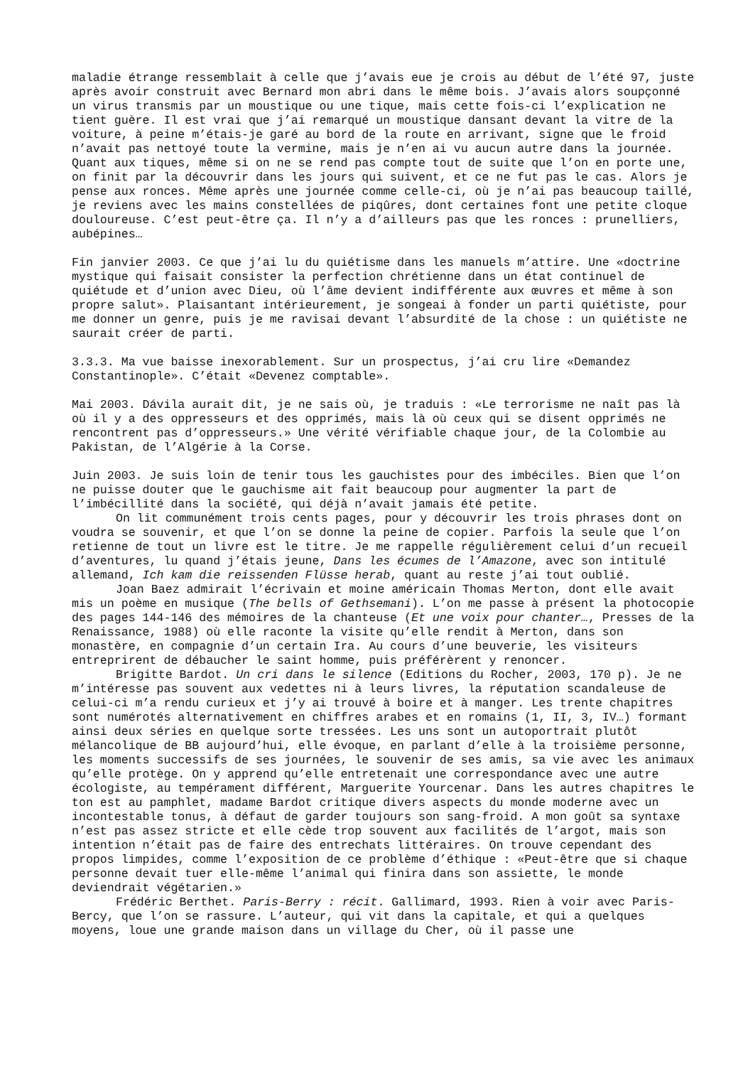maladie étrange ressemblait à celle que j’avais eue je crois au début de l’été 97, juste après avoir construit avec Bernard mon abri dans le même bois. J’avais alors soupçonné un virus transmis par un moustique ou une tique, mais cette fois-ci l’explication ne tient guère. Il est vrai que j’ai remarqué un moustique dansant devant la vitre de la voiture, à peine m’étais-je garé au bord de la route en arrivant, signe que le froid n’avait pas nettoyé toute la vermine, mais je n’en ai vu aucun autre dans la journée. Quant aux tiques, même si on ne se rend pas compte tout de suite que l’on en porte une, on finit par la découvrir dans les jours qui suivent, et ce ne fut pas le cas. Alors je pense aux ronces. Même après une journée comme celle-ci, où je n’ai pas beaucoup taillé, je reviens avec les mains constellées de piqûres, dont certaines font une petite cloque douloureuse. C’est peut-être ça. Il n’y a d’ailleurs pas que les ronces : prunelliers, aubépines…
Fin janvier 2003. Ce que j’ai lu du quiétisme dans les manuels m’attire. Une «doctrine mystique qui faisait consister la perfection chrétienne dans un état continuel de quiétude et d’union avec Dieu, où l’âme devient indifférente aux œuvres et même à son propre salut». Plaisantant intérieurement, je songeai à fonder un parti quiétiste, pour me donner un genre, puis je me ravisai devant l’absurdité de la chose : un quiétiste ne saurait créer de parti.
3.3.3. Ma vue baisse inexorablement. Sur un prospectus, j’ai cru lire «Demandez Constantinople». C’était «Devenez comptable».
Mai 2003. Dávila aurait dit, je ne sais où, je traduis : «Le terrorisme ne naît pas là où il y a des oppresseurs et des opprimés, mais là où ceux qui se disent opprimés ne rencontrent pas d’oppresseurs.» Une vérité vérifiable chaque jour, de la Colombie au Pakistan, de l’Algérie à la Corse.
Juin 2003. Je suis loin de tenir tous les gauchistes pour des imbéciles. Bien que l’on ne puisse douter que le gauchisme ait fait beaucoup pour augmenter la part de l’imbécillité dans la société, qui déjà n’avait jamais été petite.
On lit communément trois cents pages, pour y découvrir les trois phrases dont on voudra se souvenir, et que l’on se donne la peine de copier. Parfois la seule que l’on retienne de tout un livre est le titre. Je me rappelle régulièrement celui d’un recueil d’aventures, lu quand j’étais jeune, Dans les écumes de l’Amazone, avec son intitulé allemand, Ich kam die reissenden Flüsse herab, quant au reste j’ai tout oublié.
Joan Baez admirait l’écrivain et moine américain Thomas Merton, dont elle avait mis un poème en musique (The bells of Gethsemani). L’on me passe à présent la photocopie des pages 144-146 des mémoires de la chanteuse (Et une voix pour chanter…, Presses de la Renaissance, 1988) où elle raconte la visite qu’elle rendit à Merton, dans son monastère, en compagnie d’un certain Ira. Au cours d’une beuverie, les visiteurs entreprirent de débaucher le saint homme, puis préférèrent y renoncer.
Brigitte Bardot. Un cri dans le silence (Editions du Rocher, 2003, 170 p). Je ne m’intéresse pas souvent aux vedettes ni à leurs livres, la réputation scandaleuse de celui-ci m’a rendu curieux et j’y ai trouvé à boire et à manger. Les trente chapitres sont numérotés alternativement en chiffres arabes et en romains (1, II, 3, IV…) formant ainsi deux séries en quelque sorte tressées. Les uns sont un autoportrait plutôt mélancolique de BB aujourd’hui, elle évoque, en parlant d’elle à la troisième personne, les moments successifs de ses journées, le souvenir de ses amis, sa vie avec les animaux qu’elle protège. On y apprend qu’elle entretenait une correspondance avec une autre écologiste, au tempérament différent, Marguerite Yourcenar. Dans les autres chapitres le ton est au pamphlet, madame Bardot critique divers aspects du monde moderne avec un incontestable tonus, à défaut de garder toujours son sang-froid. A mon goût sa syntaxe n’est pas assez stricte et elle cède trop souvent aux facilités de l’argot, mais son intention n’était pas de faire des entrechats littéraires. On trouve cependant des propos limpides, comme l’exposition de ce problème d’éthique : «Peut-être que si chaque personne devait tuer elle-même l’animal qui finira dans son assiette, le monde deviendrait végétarien.»
Frédéric Berthet. Paris-Berry : récit. Gallimard, 1993. Rien à voir avec Paris-Bercy, que l’on se rassure. L’auteur, qui vit dans la capitale, et qui a quelques moyens, loue une grande maison dans un village du Cher, où il passe une